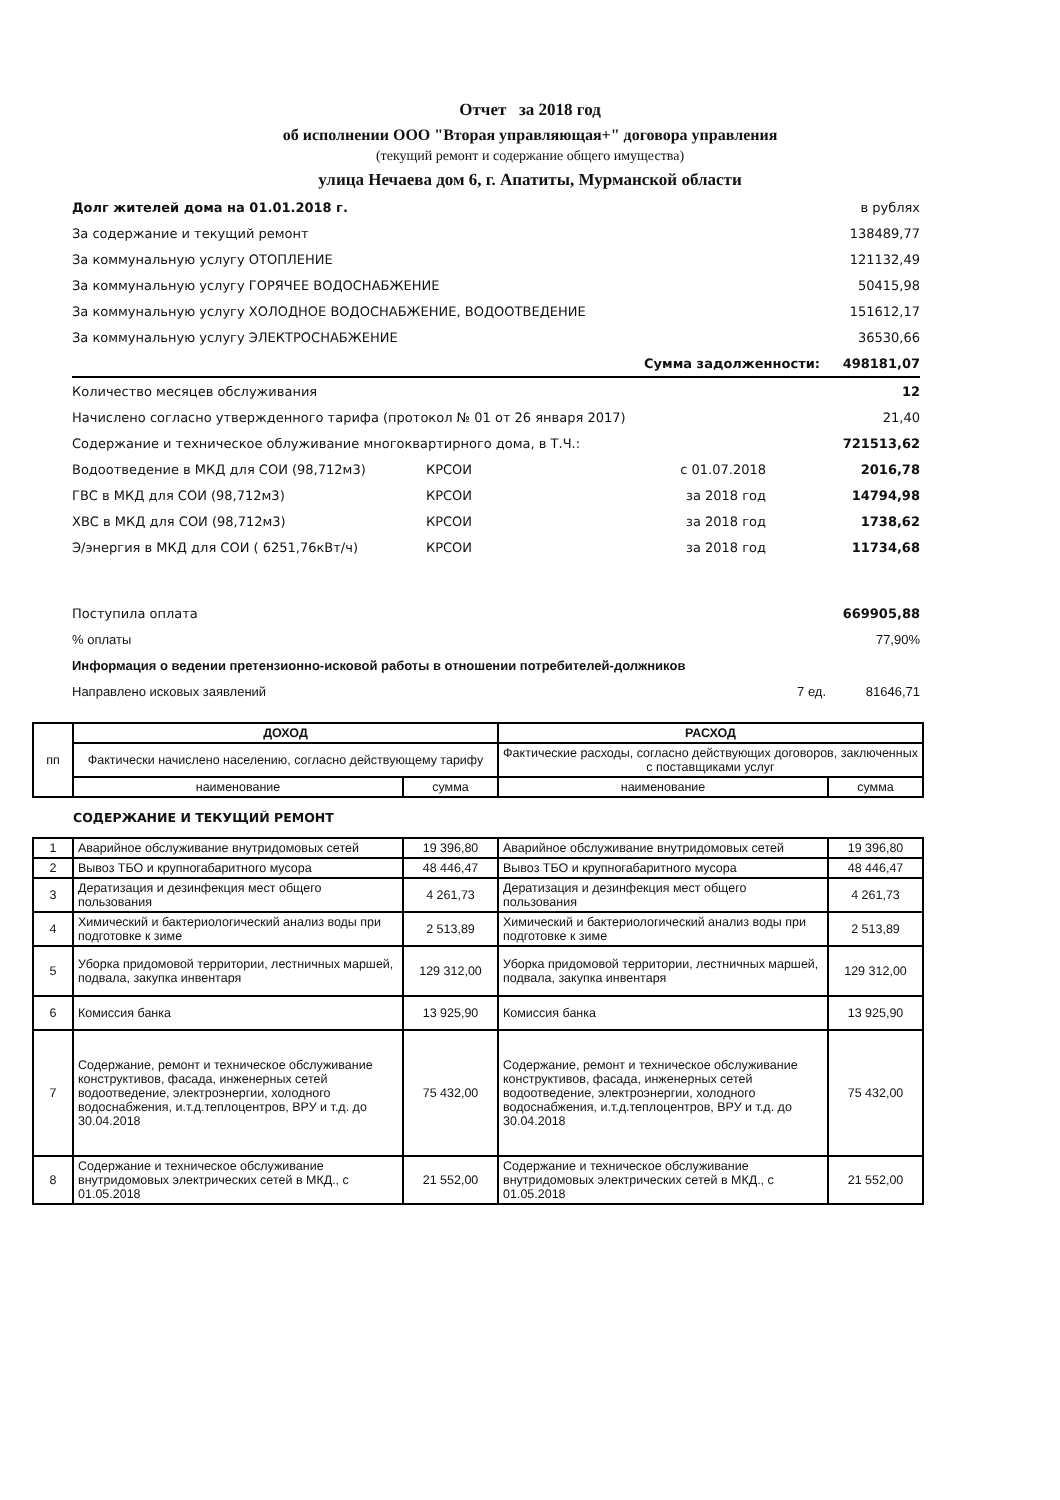Отчет за 2018 год
об исполнении ООО "Вторая управляющая+" договора управления
(текущий ремонт и содержание общего имущества)
улица Нечаева дом 6, г. Апатиты, Мурманской области
Долг жителей дома на 01.01.2018 г. в рублях
За содержание и текущий ремонт 138489,77
За коммунальную услугу ОТОПЛЕНИЕ 121132,49
За коммунальную услугу ГОРЯЧЕЕ ВОДОСНАБЖЕНИЕ 50415,98
За коммунальную услугу ХОЛОДНОЕ ВОДОСНАБЖЕНИЕ, ВОДООТВЕДЕНИЕ 151612,17
За коммунальную услугу ЭЛЕКТРОСНАБЖЕНИЕ 36530,66
Сумма задолженности: 498181,07
Количество месяцев обслуживания 12
Начислено согласно утвержденного тарифа (протокол № 01 от 26 января 2017) 21,40
Содержание и техническое облуживание многоквартирного дома, в Т.Ч.: 721513,62
Водоотведение в МКД для СОИ (98,712м3) КРСОИ с 01.07.2018 2016,78
ГВС в МКД для СОИ (98,712м3) КРСОИ за 2018 год 14794,98
ХВС в МКД для СОИ (98,712м3) КРСОИ за 2018 год 1738,62
Э/энергия в МКД для СОИ ( 6251,76кВт/ч) КРСОИ за 2018 год 11734,68
Поступила оплата 669905,88
% оплаты 77,90%
Информация о ведении претензионно-исковой работы в отношении потребителей-должников
Направлено исковых заявлений 7 ед. 81646,71
| пп | ДОХОД | | РАСХОД | |
| --- | --- | --- | --- | --- |
| | Фактически начислено населению, согласно действующему тарифу | | Фактические расходы, согласно действующих договоров, заключенных с поставщиками услуг | |
| | наименование | сумма | наименование | сумма |
| СОДЕРЖАНИЕ И ТЕКУЩИЙ РЕМОНТ | | | | |
| 1 | Аварийное обслуживание внутридомовых сетей | 19 396,80 | Аварийное обслуживание внутридомовых сетей | 19 396,80 |
| 2 | Вывоз ТБО и крупногабаритного мусора | 48 446,47 | Вывоз ТБО и крупногабаритного мусора | 48 446,47 |
| 3 | Дератизация и дезинфекция мест общего пользования | 4 261,73 | Дератизация и дезинфекция мест общего пользования | 4 261,73 |
| 4 | Химический и бактериологический анализ воды при подготовке к зиме | 2 513,89 | Химический и бактериологический анализ воды при подготовке к зиме | 2 513,89 |
| 5 | Уборка придомовой территории, лестничных маршей, подвала, закупка инвентаря | 129 312,00 | Уборка придомовой территории, лестничных маршей, подвала, закупка инвентаря | 129 312,00 |
| 6 | Комиссия банка | 13 925,90 | Комиссия банка | 13 925,90 |
| 7 | Содержание, ремонт и техническое обслуживание конструктивов, фасада, инженерных сетей водоотведение, электроэнергии, холодного водоснабжения, и.т.д.теплоцентров, ВРУ и т.д. до 30.04.2018 | 75 432,00 | Содержание, ремонт и техническое обслуживание конструктивов, фасада, инженерных сетей водоотведение, электроэнергии, холодного водоснабжения, и.т.д.теплоцентров, ВРУ и т.д. до 30.04.2018 | 75 432,00 |
| 8 | Содержание и техническое обслуживание внутридомовых электрических сетей в МКД., с 01.05.2018 | 21 552,00 | Содержание и техническое обслуживание внутридомовых электрических сетей в МКД., с 01.05.2018 | 21 552,00 |